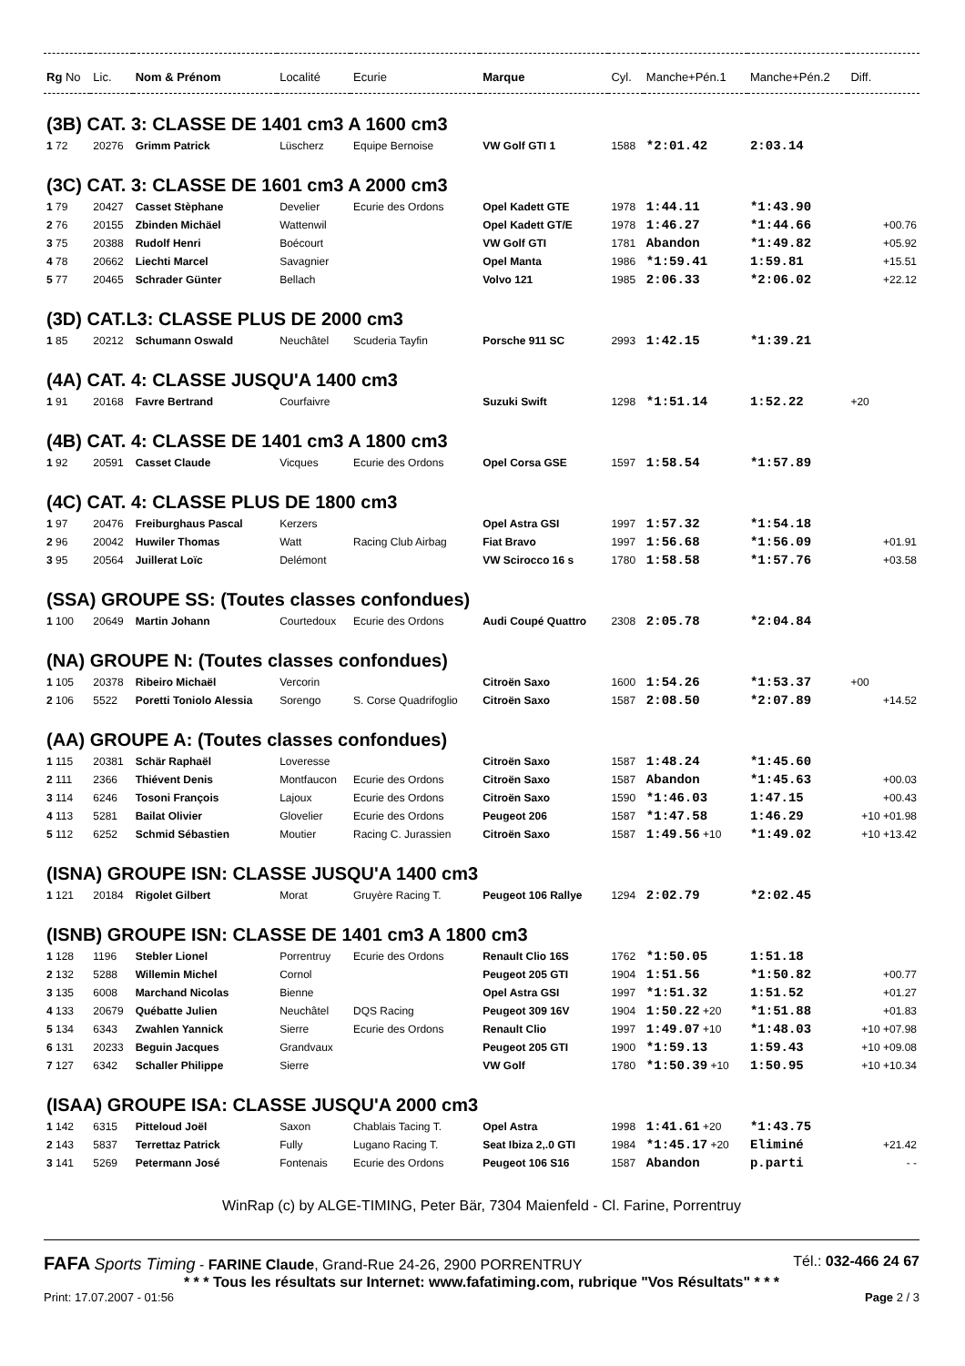| Rg No | Lic. | Nom & Prénom | Localité | Ecurie | Marque | Cyl. | Manche+Pén.1 | Manche+Pén.2 | Diff. |
| --- | --- | --- | --- | --- | --- | --- | --- | --- | --- |
| (3B) CAT. 3: CLASSE DE 1401 cm3 A 1600 cm3 | | | | | | | | | |
| 1 72 | 20276 | Grimm Patrick | Lüscherz | Equipe Bernoise | VW Golf GTI 1 | 1588 | *2:01.42 | 2:03.14 | |
| (3C) CAT. 3: CLASSE DE 1601 cm3 A 2000 cm3 | | | | | | | | | |
| 1 79 | 20427 | Casset Stèphane | Develier | Ecurie des Ordons | Opel Kadett GTE | 1978 | 1:44.11 | *1:43.90 | |
| 2 76 | 20155 | Zbinden Michäel | Wattenwil | | Opel Kadett GT/E | 1978 | 1:46.27 | *1:44.66 | +00.76 |
| 3 75 | 20388 | Rudolf Henri | Boécourt | | VW Golf GTI | 1781 | Abandon | *1:49.82 | +05.92 |
| 4 78 | 20662 | Liechti Marcel | Savagnier | | Opel Manta | 1986 | *1:59.41 | 1:59.81 | +15.51 |
| 5 77 | 20465 | Schrader Günter | Bellach | | Volvo 121 | 1985 | 2:06.33 | *2:06.02 | +22.12 |
| (3D) CAT.L3: CLASSE PLUS DE 2000 cm3 | | | | | | | | | |
| 1 85 | 20212 | Schumann Oswald | Neuchâtel | Scuderia Tayfin | Porsche 911 SC | 2993 | 1:42.15 | *1:39.21 | |
| (4A) CAT. 4: CLASSE JUSQU'A 1400 cm3 | | | | | | | | | |
| 1 91 | 20168 | Favre Bertrand | Courfaivre | | Suzuki Swift | 1298 | *1:51.14 | 1:52.22 | +20 |
| (4B) CAT. 4: CLASSE DE 1401 cm3 A 1800 cm3 | | | | | | | | | |
| 1 92 | 20591 | Casset Claude | Vicques | Ecurie des Ordons | Opel Corsa GSE | 1597 | 1:58.54 | *1:57.89 | |
| (4C) CAT. 4: CLASSE PLUS DE 1800 cm3 | | | | | | | | | |
| 1 97 | 20476 | Freiburghaus Pascal | Kerzers | | Opel Astra GSI | 1997 | 1:57.32 | *1:54.18 | |
| 2 96 | 20042 | Huwiler Thomas | Watt | Racing Club Airbag | Fiat Bravo | 1997 | 1:56.68 | *1:56.09 | +01.91 |
| 3 95 | 20564 | Juillerat Loïc | Delémont | | VW Scirocco 16 s | 1780 | 1:58.58 | *1:57.76 | +03.58 |
| (SSA) GROUPE SS: (Toutes classes confondues) | | | | | | | | | |
| 1 100 | 20649 | Martin Johann | Courtedoux | Ecurie des Ordons | Audi Coupé Quattro | 2308 | 2:05.78 | *2:04.84 | |
| (NA) GROUPE N: (Toutes classes confondues) | | | | | | | | | |
| 1 105 | 20378 | Ribeiro Michaël | Vercorin | | Citroën Saxo | 1600 | 1:54.26 | *1:53.37 | +00 |
| 2 106 | 5522 | Poretti Toniolo Alessia | Sorengo | S. Corse Quadrifoglio | Citroën Saxo | 1587 | 2:08.50 | *2:07.89 | +14.52 |
| (AA) GROUPE A: (Toutes classes confondues) | | | | | | | | | |
| 1 115 | 20381 | Schär Raphaël | Loveresse | | Citroën Saxo | 1587 | 1:48.24 | *1:45.60 | |
| 2 111 | 2366 | Thiévent Denis | Montfaucon | Ecurie des Ordons | Citroën Saxo | 1587 | Abandon | *1:45.63 | +00.03 |
| 3 114 | 6246 | Tosoni François | Lajoux | Ecurie des Ordons | Citroën Saxo | 1590 | *1:46.03 | 1:47.15 | +00.43 |
| 4 113 | 5281 | Bailat Olivier | Glovelier | Ecurie des Ordons | Peugeot 206 | 1587 | *1:47.58 | 1:46.29 | +10 +01.98 |
| 5 112 | 6252 | Schmid Sébastien | Moutier | Racing C. Jurassien | Citroën Saxo | 1587 | 1:49.56 +10 | *1:49.02 | +10 +13.42 |
| (ISNA) GROUPE ISN: CLASSE JUSQU'A 1400 cm3 | | | | | | | | | |
| 1 121 | 20184 | Rigolet Gilbert | Morat | Gruyère Racing T. | Peugeot 106 Rallye | 1294 | 2:02.79 | *2:02.45 | |
| (ISNB) GROUPE ISN: CLASSE DE 1401 cm3 A 1800 cm3 | | | | | | | | | |
| 1 128 | 1196 | Stebler Lionel | Porrentruy | Ecurie des Ordons | Renault Clio 16S | 1762 | *1:50.05 | 1:51.18 | |
| 2 132 | 5288 | Willemin Michel | Cornol | | Peugeot 205 GTI | 1904 | 1:51.56 | *1:50.82 | +00.77 |
| 3 135 | 6008 | Marchand Nicolas | Bienne | | Opel Astra GSI | 1997 | *1:51.32 | 1:51.52 | +01.27 |
| 4 133 | 20679 | Québatte Julien | Neuchâtel | DQS Racing | Peugeot 309 16V | 1904 | 1:50.22 +20 | *1:51.88 | +01.83 |
| 5 134 | 6343 | Zwahlen Yannick | Sierre | Ecurie des Ordons | Renault Clio | 1997 | 1:49.07 +10 | *1:48.03 | +10 +07.98 |
| 6 131 | 20233 | Beguin Jacques | Grandvaux | | Peugeot 205 GTI | 1900 | *1:59.13 | 1:59.43 | +10 +09.08 |
| 7 127 | 6342 | Schaller Philippe | Sierre | | VW Golf | 1780 | *1:50.39 +10 | 1:50.95 | +10 +10.34 |
| (ISAA) GROUPE ISA: CLASSE JUSQU'A 2000 cm3 | | | | | | | | | |
| 1 142 | 6315 | Pitteloud Joël | Saxon | Chablais Tacing T. | Opel Astra | 1998 | 1:41.61 +20 | *1:43.75 | |
| 2 143 | 5837 | Terrettaz Patrick | Fully | Lugano Racing T. | Seat Ibiza 2,.0 GTI | 1984 | *1:45.17 +20 | Eliminé | +21.42 |
| 3 141 | 5269 | Petermann José | Fontenais | Ecurie des Ordons | Peugeot 106 S16 | 1587 | Abandon | p.parti | - - |
WinRap (c) by ALGE-TIMING, Peter Bär, 7304 Maienfeld - Cl. Farine, Porrentruy
FAFA Sports Timing - FARINE Claude, Grand-Rue 24-26, 2900 PORRENTRUY Tél.: 032-466 24 67
* * * Tous les résultats sur Internet: www.fafatiming.com, rubrique "Vos Résultats" * * *
Print: 17.07.2007 - 01:56 Page 2 / 3